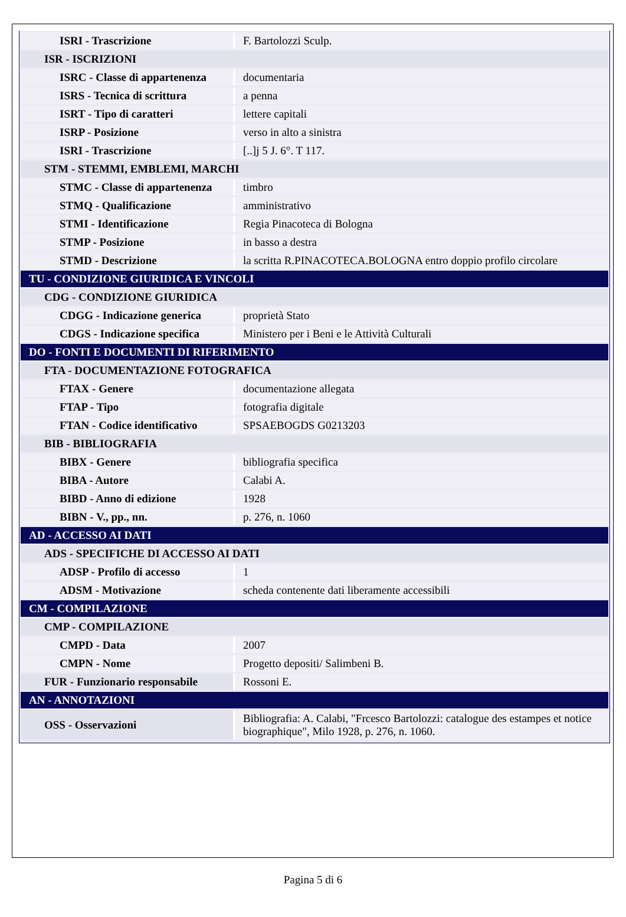| ISRI - Trascrizione | F. Bartolozzi Sculp. |
| ISR - ISCRIZIONI | |
| ISRC - Classe di appartenenza | documentaria |
| ISRS - Tecnica di scrittura | a penna |
| ISRT - Tipo di caratteri | lettere capitali |
| ISRP - Posizione | verso in alto a sinistra |
| ISRI - Trascrizione | [..]j 5 J. 6°. T 117. |
| STM - STEMMI, EMBLEMI, MARCHI | |
| STMC - Classe di appartenenza | timbro |
| STMQ - Qualificazione | amministrativo |
| STMI - Identificazione | Regia Pinacoteca di Bologna |
| STMP - Posizione | in basso a destra |
| STMD - Descrizione | la scritta R.PINACOTECA.BOLOGNA entro doppio profilo circolare |
| TU - CONDIZIONE GIURIDICA E VINCOLI | |
| CDG - CONDIZIONE GIURIDICA | |
| CDGG - Indicazione generica | proprietà Stato |
| CDGS - Indicazione specifica | Ministero per i Beni e le Attività Culturali |
| DO - FONTI E DOCUMENTI DI RIFERIMENTO | |
| FTA - DOCUMENTAZIONE FOTOGRAFICA | |
| FTAX - Genere | documentazione allegata |
| FTAP - Tipo | fotografia digitale |
| FTAN - Codice identificativo | SPSAEBOGDS G0213203 |
| BIB - BIBLIOGRAFIA | |
| BIBX - Genere | bibliografia specifica |
| BIBA - Autore | Calabi A. |
| BIBD - Anno di edizione | 1928 |
| BIBN - V., pp., nn. | p. 276, n. 1060 |
| AD - ACCESSO AI DATI | |
| ADS - SPECIFICHE DI ACCESSO AI DATI | |
| ADSP - Profilo di accesso | 1 |
| ADSM - Motivazione | scheda contenente dati liberamente accessibili |
| CM - COMPILAZIONE | |
| CMP - COMPILAZIONE | |
| CMPD - Data | 2007 |
| CMPN - Nome | Progetto depositi/ Salimbeni B. |
| FUR - Funzionario responsabile | Rossoni E. |
| AN - ANNOTAZIONI | |
| OSS - Osservazioni | Bibliografia: A. Calabi, "Frcesco Bartolozzi: catalogue des estampes et notice biographique", Milo 1928, p. 276, n. 1060. |
Pagina 5 di 6